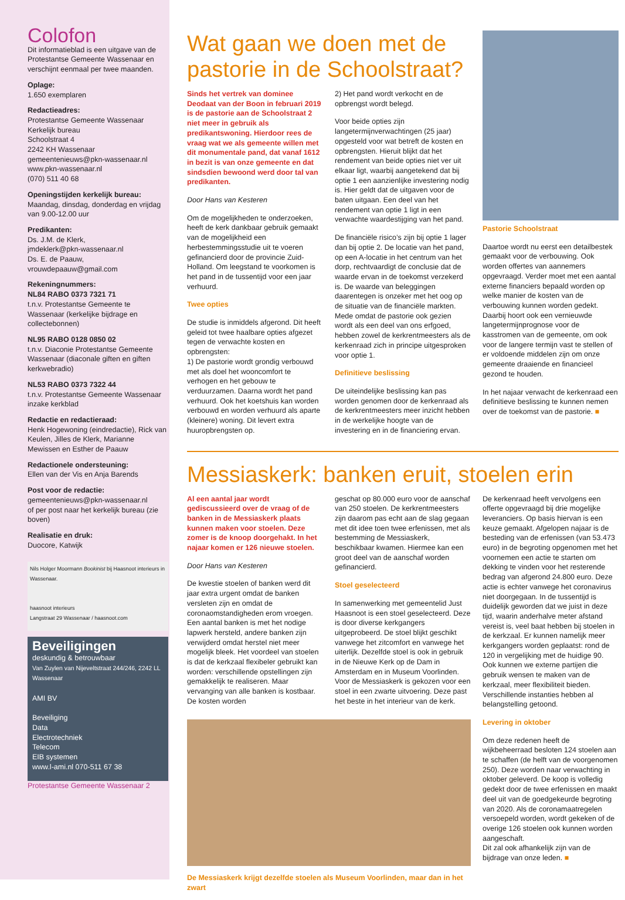Colofon
Dit informatieblad is een uitgave van de Protestantse Gemeente Wassenaar en verschijnt eenmaal per twee maanden.
Oplage:
1.650 exemplaren
Redactieadres:
Protestantse Gemeente Wassenaar
Kerkelijk bureau
Schoolstraat 4
2242 KH Wassenaar
gemeentenieuws@pkn-wassenaar.nl
www.pkn-wassenaar.nl
(070) 511 40 68
Openingstijden kerkelijk bureau:
Maandag, dinsdag, donderdag en vrijdag van 9.00-12.00 uur
Predikanten:
Ds. J.M. de Klerk,
jmdeklerk@pkn-wassenaar.nl
Ds. E. de Paauw,
vrouwdepaauw@gmail.com
Rekeningnummers:
NL84 RABO 0373 7321 71
t.n.v. Protestantse Gemeente te Wassenaar (kerkelijke bijdrage en collectebonnen)
NL95 RABO 0128 0850 02
t.n.v. Diaconie Protestantse Gemeente Wassenaar (diaconale giften en giften kerkwebradio)
NL53 RABO 0373 7322 44
t.n.v. Protestantse Gemeente Wassenaar inzake kerkblad
Redactie en redactieraad:
Henk Hogewoning (eindredactie), Rick van Keulen, Jilles de Klerk, Marianne Mewissen en Esther de Paauw
Redactionele ondersteuning:
Ellen van der Vis en Anja Barends
Post voor de redactie:
gemeentenieuws@pkn-wassenaar.nl
of per post naar het kerkelijk bureau (zie boven)
Realisatie en druk:
Duocore, Katwijk
Nils Holger Moormann Bookinist bij Haasnoot interieurs in Wassenaar.
haasnoot interieurs
Langstraat 29 Wassenaar / haasnoot.com
Beveiligingen
deskundig & betrouwbaar
Van Zuylen van Nijeveltstraat 244/246, 2242 LL Wassenaar
AMI BV
Beveiliging
Data
Electrotechniek
Telecom
EIB systemen
www.l-ami.nl 070-511 67 38
Protestantse Gemeente Wassenaar 2
Wat gaan we doen met de pastorie in de Schoolstraat?
Sinds het vertrek van dominee Deodaat van der Boon in februari 2019 is de pastorie aan de Schoolstraat 2 niet meer in gebruik als predikantswoning. Hierdoor rees de vraag wat we als gemeente willen met dit monumentale pand, dat vanaf 1612 in bezit is van onze gemeente en dat sindsdien bewoond werd door tal van predikanten.
Door Hans van Kesteren
Om de mogelijkheden te onderzoeken, heeft de kerk dankbaar gebruik gemaakt van de mogelijkheid een herbestemmingsstudie uit te voeren gefinancierd door de provincie Zuid-Holland. Om leegstand te voorkomen is het pand in de tussentijd voor een jaar verhuurd.
Twee opties
De studie is inmiddels afgerond. Dit heeft geleid tot twee haalbare opties afgezet tegen de verwachte kosten en opbrengsten:
1) De pastorie wordt grondig verbouwd met als doel het wooncomfort te verhogen en het gebouw te verduurzamen. Daarna wordt het pand verhuurd. Ook het koetshuis kan worden verbouwd en worden verhuurd als aparte (kleinere) woning. Dit levert extra huuropbrengsten op.
2) Het pand wordt verkocht en de opbrengst wordt belegd.
Voor beide opties zijn langetermijnverwachtingen (25 jaar) opgesteld voor wat betreft de kosten en opbrengsten. Hieruit blijkt dat het rendement van beide opties niet ver uit elkaar ligt, waarbij aangetekend dat bij optie 1 een aanzienlijke investering nodig is. Hier geldt dat de uitgaven voor de baten uitgaan. Een deel van het rendement van optie 1 ligt in een verwachte waardestijging van het pand.
De financiële risico’s zijn bij optie 1 lager dan bij optie 2. De locatie van het pand, op een A-locatie in het centrum van het dorp, rechtvaardigt de conclusie dat de waarde ervan in de toekomst verzekerd is. De waarde van beleggingen daarentegen is onzeker met het oog op de situatie van de financiële markten. Mede omdat de pastorie ook gezien wordt als een deel van ons erfgoed, hebben zowel de kerkrentmeesters als de kerkenraad zich in principe uitgesproken voor optie 1.
Definitieve beslissing
De uiteindelijke beslissing kan pas worden genomen door de kerkenraad als de kerkrentmeesters meer inzicht hebben in de werkelijke hoogte van de investering en in de financiering ervan.
Pastorie Schoolstraat
Daartoe wordt nu eerst een detailbestek gemaakt voor de verbouwing. Ook worden offertes van aannemers opgevraagd. Verder moet met een aantal externe financiers bepaald worden op welke manier de kosten van de verbouwing kunnen worden gedekt. Daarbij hoort ook een vernieuwde langetermijnprognose voor de kasstromen van de gemeente, om ook voor de langere termijn vast te stellen of er voldoende middelen zijn om onze gemeente draaiende en financieel gezond te houden.
In het najaar verwacht de kerkenraad een definitieve beslissing te kunnen nemen over de toekomst van de pastorie. ■
Messiaskerk: banken eruit, stoelen erin
Al een aantal jaar wordt gediscussieerd over de vraag of de banken in de Messiaskerk plaats kunnen maken voor stoelen. Deze zomer is de knoop doorgehakt. In het najaar komen er 126 nieuwe stoelen.
Door Hans van Kesteren
De kwestie stoelen of banken werd dit jaar extra urgent omdat de banken versleten zijn en omdat de coronaomstandigheden erom vroegen. Een aantal banken is met het nodige lapwerk hersteld, andere banken zijn verwijderd omdat herstel niet meer mogelijk bleek. Het voordeel van stoelen is dat de kerkzaal flexibeler gebruikt kan worden: verschillende opstellingen zijn gemakkelijk te realiseren. Maar vervanging van alle banken is kostbaar. De kosten worden
geschat op 80.000 euro voor de aanschaf van 250 stoelen. De kerkrentmeesters zijn daarom pas echt aan de slag gegaan met dit idee toen twee erfenissen, met als bestemming de Messiaskerk, beschikbaar kwamen. Hiermee kan een groot deel van de aanschaf worden gefinancierd.
Stoel geselecteerd
In samenwerking met gemeentelid Just Haasnoot is een stoel geselecteerd. Deze is door diverse kerkgangers uitgeprobeerd. De stoel blijkt geschikt vanwege het zitcomfort en vanwege het uiterlijk. Dezelfde stoel is ook in gebruik in de Nieuwe Kerk op de Dam in Amsterdam en in Museum Voorlinden.
Voor de Messiaskerk is gekozen voor een stoel in een zwarte uitvoering. Deze past het beste in het interieur van de kerk.
De Messiaskerk krijgt dezelfde stoelen als Museum Voorlinden, maar dan in het zwart
De kerkenraad heeft vervolgens een offerte opgevraagd bij drie mogelijke leveranciers. Op basis hiervan is een keuze gemaakt. Afgelopen najaar is de besteding van de erfenissen (van 53.473 euro) in de begroting opgenomen met het voornemen een actie te starten om dekking te vinden voor het resterende bedrag van afgerond 24.800 euro. Deze actie is echter vanwege het coronavirus niet doorgegaan. In de tussentijd is duidelijk geworden dat we juist in deze tijd, waarin anderhalve meter afstand vereist is, veel baat hebben bij stoelen in de kerkzaal. Er kunnen namelijk meer kerkgangers worden geplaatst: rond de 120 in vergelijking met de huidige 90. Ook kunnen we externe partijen die gebruik wensen te maken van de kerkzaal, meer flexibiliteit bieden. Verschillende instanties hebben al belangstelling getoond.
Levering in oktober
Om deze redenen heeft de wijkbeheerraad besloten 124 stoelen aan te schaffen (de helft van de voorgenomen 250). Deze worden naar verwachting in oktober geleverd. De koop is volledig gedekt door de twee erfenissen en maakt deel uit van de goedgekeurde begroting van 2020. Als de coronamaatregelen versoepeld worden, wordt gekeken of de overige 126 stoelen ook kunnen worden aangeschaft.
Dit zal ook afhankelijk zijn van de bijdrage van onze leden. ■